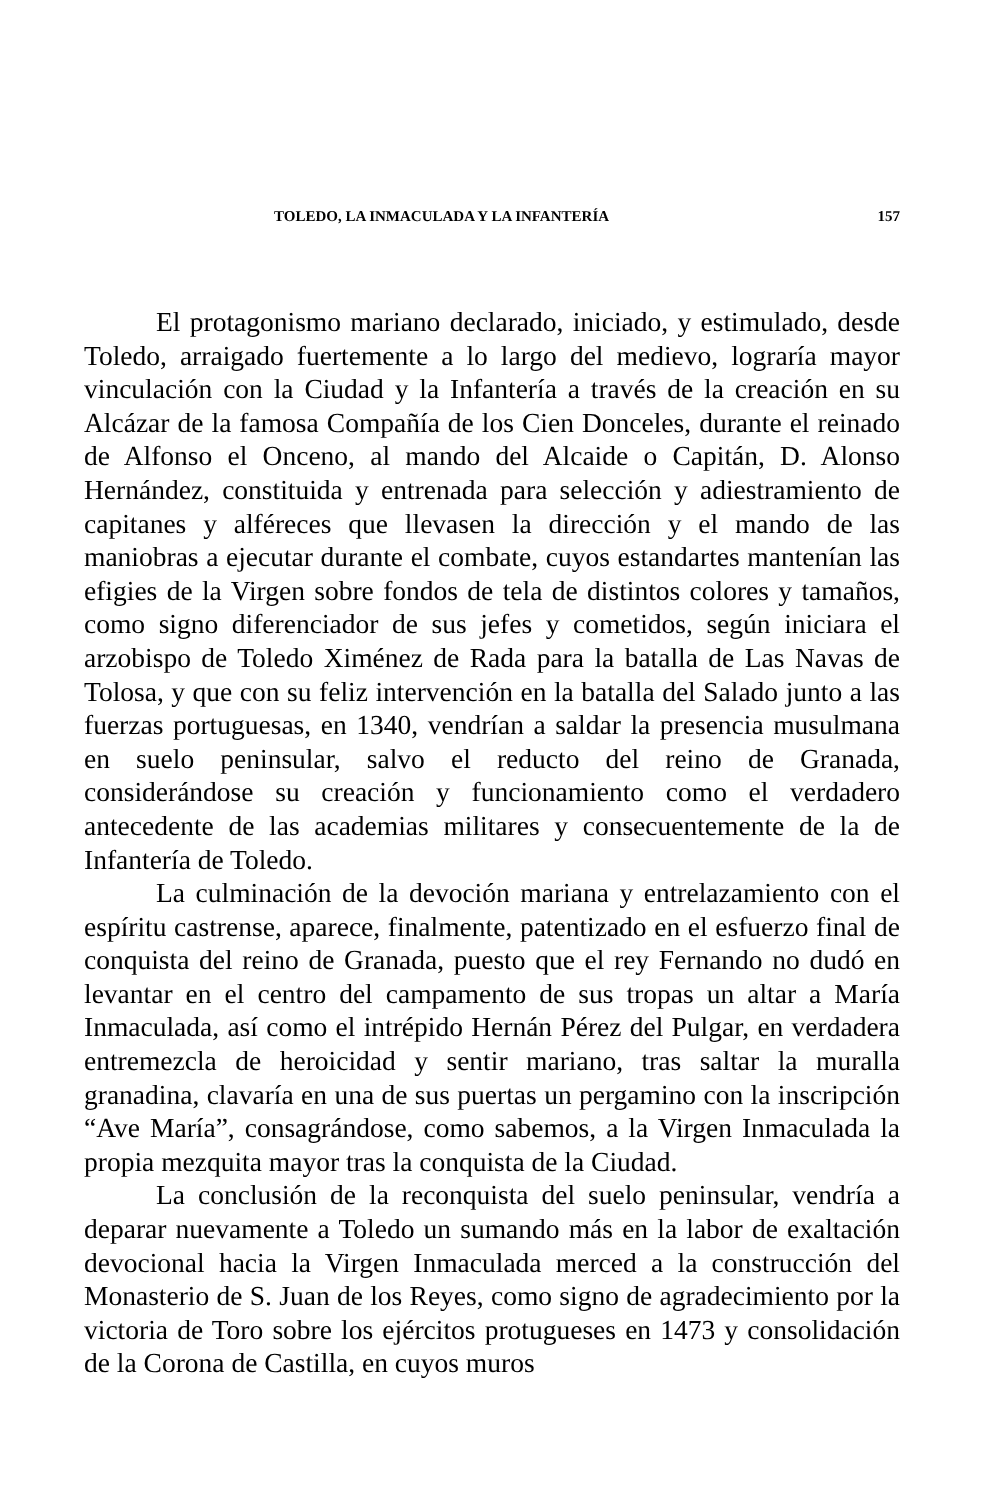TOLEDO, LA INMACULADA Y LA INFANTERÍA 157
El protagonismo mariano declarado, iniciado, y estimulado, desde Toledo, arraigado fuertemente a lo largo del medievo, lograría mayor vinculación con la Ciudad y la Infantería a través de la creación en su Alcázar de la famosa Compañía de los Cien Donceles, durante el reinado de Alfonso el Onceno, al mando del Alcaide o Capitán, D. Alonso Hernández, constituida y entrenada para selección y adiestramiento de capitanes y alféreces que llevasen la dirección y el mando de las maniobras a ejecutar durante el combate, cuyos estandartes mantenían las efigies de la Virgen sobre fondos de tela de distintos colores y tamaños, como signo diferenciador de sus jefes y cometidos, según iniciara el arzobispo de Toledo Ximénez de Rada para la batalla de Las Navas de Tolosa, y que con su feliz intervención en la batalla del Salado junto a las fuerzas portuguesas, en 1340, vendrían a saldar la presencia musulmana en suelo peninsular, salvo el reducto del reino de Granada, considerándose su creación y funcionamiento como el verdadero antecedente de las academias militares y consecuentemente de la de Infantería de Toledo.
La culminación de la devoción mariana y entrelazamiento con el espíritu castrense, aparece, finalmente, patentizado en el esfuerzo final de conquista del reino de Granada, puesto que el rey Fernando no dudó en levantar en el centro del campamento de sus tropas un altar a María Inmaculada, así como el intrépido Hernán Pérez del Pulgar, en verdadera entremezcla de heroicidad y sentir mariano, tras saltar la muralla granadina, clavaría en una de sus puertas un pergamino con la inscripción “Ave María”, consagrándose, como sabemos, a la Virgen Inmaculada la propia mezquita mayor tras la conquista de la Ciudad.
La conclusión de la reconquista del suelo peninsular, vendría a deparar nuevamente a Toledo un sumando más en la labor de exaltación devocional hacia la Virgen Inmaculada merced a la construcción del Monasterio de S. Juan de los Reyes, como signo de agradecimiento por la victoria de Toro sobre los ejércitos protugueses en 1473 y consolidación de la Corona de Castilla, en cuyos muros